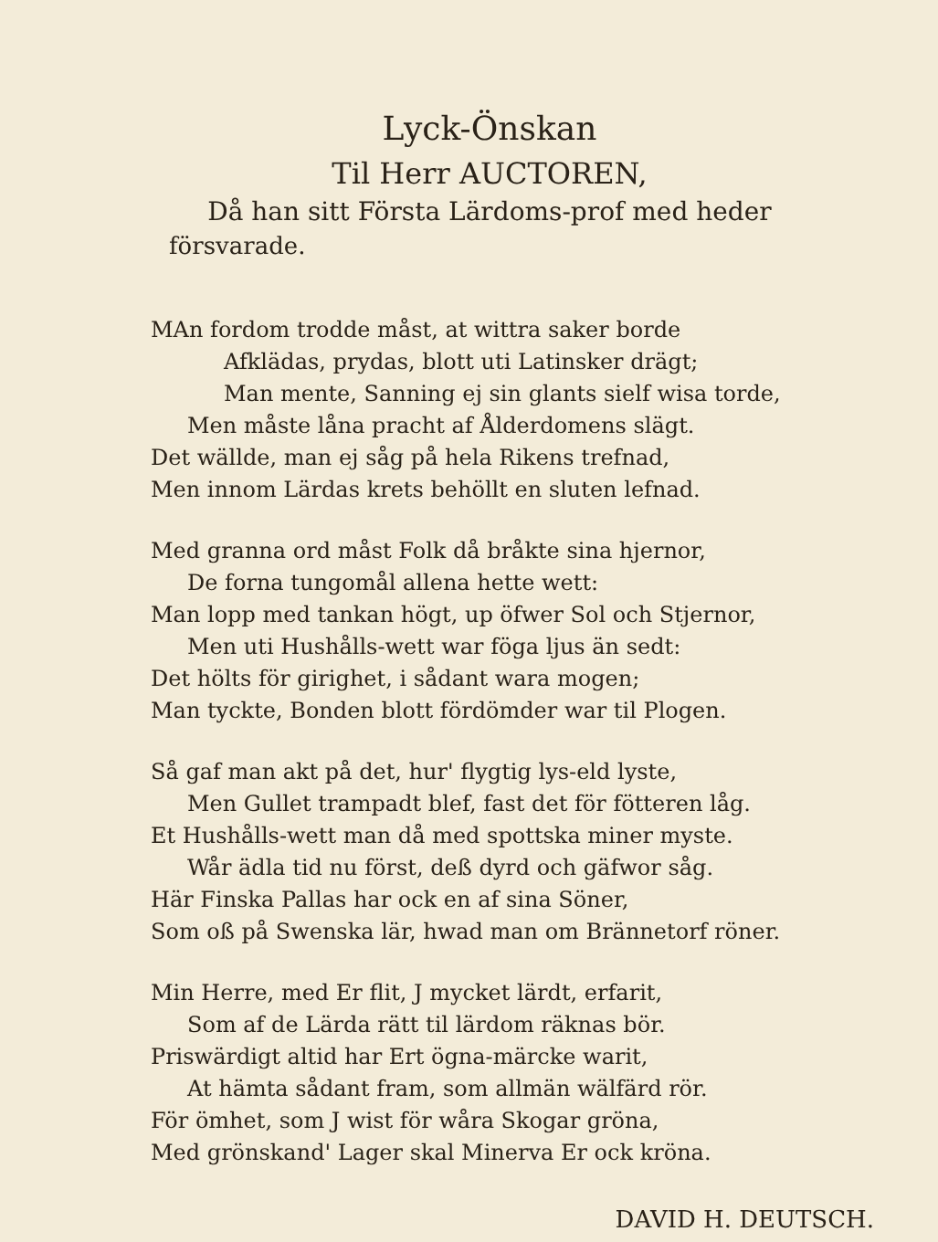Lyck-Önskan
Til Herr AUCTOREN,
Då han sitt Första Lärdoms-prof med heder
försvarade.
MAn fordom trodde måst, at wittra saker borde
Afklädas, prydas, blott uti Latinsker drägt;
Man mente, Sanning ej sin glants sielf wisa torde,
Men måste låna pracht af Ålderdomens slägt.
Det wällde, man ej såg på hela Rikens trefnad,
Men innom Lärdas krets behöllt en sluten lefnad.
Med granna ord måst Folk då bråkte sina hjernor,
De forna tungomål allena hette wett:
Man lopp med tankan högt, up öfwer Sol och Stjernor,
Men uti Hushålls-wett war föga ljus än sedt:
Det hölts för girighet, i sådant wara mogen;
Man tyckte, Bonden blott fördömder war til Plogen.
Så gaf man akt på det, hur' flygtig lys-eld lyste,
Men Gullet trampadt blef, fast det för fötteren låg.
Et Hushålls-wett man då med spottska miner myste.
Wår ädla tid nu först, deß dyrd och gäfwor såg.
Här Finska Pallas har ock en af sina Söner,
Som oß på Swenska lär, hwad man om Brännetorf röner.
Min Herre, med Er flit, J mycket lärdt, erfarit,
Som af de Lärda rätt til lärdom räknas bör.
Priswärdigt altid har Ert ögna-märcke warit,
At hämta sådant fram, som allmän wälfärd rör.
För ömhet, som J wist för wåra Skogar gröna,
Med grönskand' Lager skal Minerva Er ock kröna.
DAVID H. DEUTSCH.